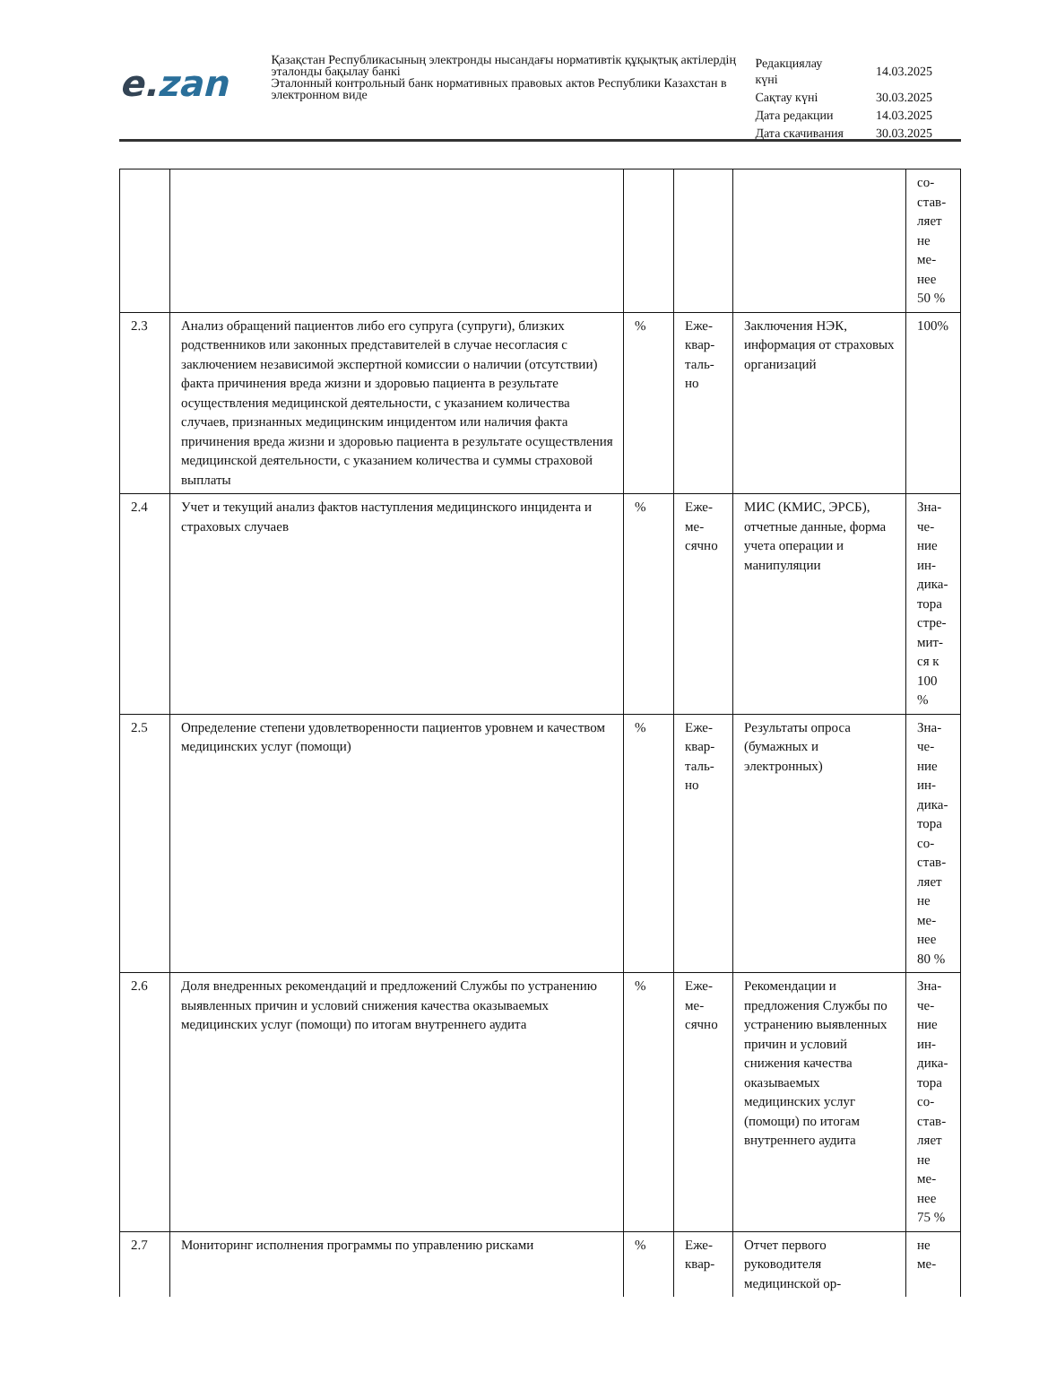e. zan
Қазақстан Республикасының электронды нысандағы нормативтік құқықтық актілердің эталонды бақылау банкі
Эталонный контрольный банк нормативных правовых актов Республики Казахстан в электронном виде
| Редакциялау күні | 14.03.2025 |
| Сақтау күні | 30.03.2025 |
| Дата редакции | 14.03.2025 |
| Дата скачивания | 30.03.2025 |
| | | | | | со- став- ляет не ме- нее 50 % |
| 2.3 | Анализ обращений пациентов либо его супруга (супруги), близких родственников или законных представителей в случае несогласия с заключением независимой экспертной комиссии о наличии (отсутствии) факта причинения вреда жизни и здоровью пациента в результате осуществления медицинской деятельности, с указанием количества случаев, признанных медицинским инцидентом или наличия факта причинения вреда жизни и здоровью пациента в результате осуществления медицинской деятельности, с указанием количества и суммы страховой выплаты | % | Еже- квар- таль- но | Заключения НЭК, информация от страховых организаций | 100% |
| 2.4 | Учет и текущий анализ фактов наступления медицинского инцидента и страховых случаев | % | Еже- ме- сячно | МИС (КМИС, ЭРСБ), отчетные данные, форма учета операции и манипуляции | Зна- че- ние ин- дика- тора стре- мит- ся к 100 % |
| 2.5 | Определение степени удовлетворенности пациентов уровнем и качеством медицинских услуг (помощи) | % | Еже- квар- таль- но | Результаты опроса (бумажных и электронных) | Зна- че- ние ин- дика- тора со- став- ляет не ме- нее 80 % |
| 2.6 | Доля внедренных рекомендаций и предложений Службы по устранению выявленных причин и условий снижения качества оказываемых медицинских услуг (помощи) по итогам внутреннего аудита | % | Еже- ме- сячно | Рекомендации и предложения Службы по устранению выявленных причин и условий снижения качества оказываемых медицинских услуг (помощи) по итогам внутреннего аудита | Зна- че- ние ин- дика- тора со- став- ляет не ме- нее 75 % |
| 2.7 | Мониторинг исполнения программы по управлению рисками | % | Еже- квар- | Отчет первого руководителя медицинской ор- | не ме- |